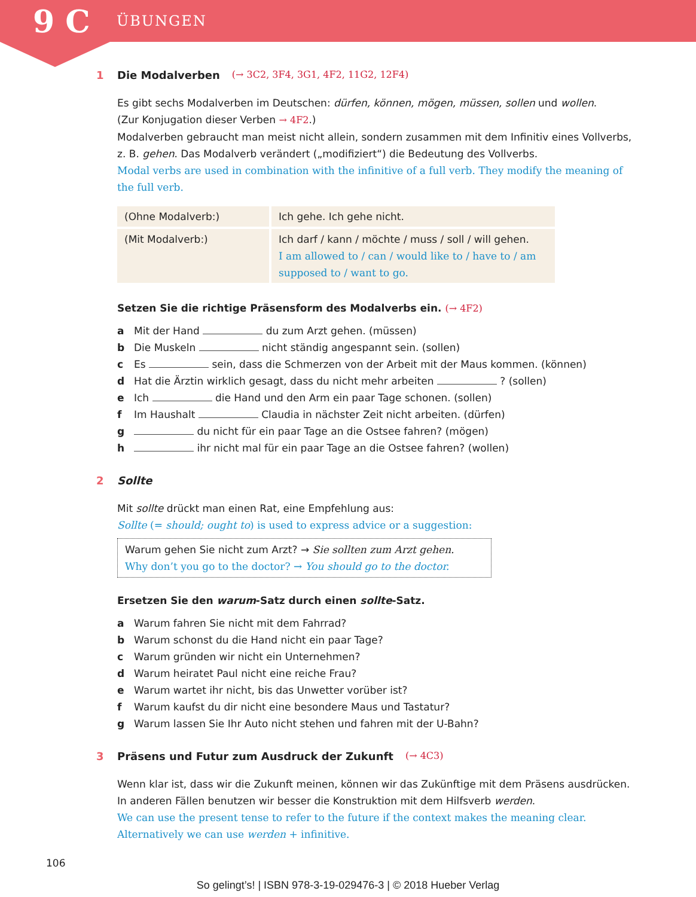9 C ÜBUNGEN
1 Die Modalverben (→ 3C2, 3F4, 3G1, 4F2, 11G2, 12F4)
Es gibt sechs Modalverben im Deutschen: dürfen, können, mögen, müssen, sollen und wollen.
(Zur Konjugation dieser Verben → 4F2.)
Modalverben gebraucht man meist nicht allein, sondern zusammen mit dem Infinitiv eines Vollverbs, z. B. gehen. Das Modalverb verändert („modifiziert“) die Bedeutung des Vollverbs.
Modal verbs are used in combination with the infinitive of a full verb. They modify the meaning of the full verb.
| (Ohne Modalverb:) | Ich gehe. Ich gehe nicht. |
| (Mit Modalverb:) | Ich darf / kann / möchte / muss / soll / will gehen. I am allowed to / can / would like to / have to / am supposed to / want to go. |
Setzen Sie die richtige Präsensform des Modalverbs ein. (→ 4F2)
a Mit der Hand du zum Arzt gehen. (müssen)
b Die Muskeln nicht ständig angespannt sein. (sollen)
c Es sein, dass die Schmerzen von der Arbeit mit der Maus kommen. (können)
d Hat die Ärztin wirklich gesagt, dass du nicht mehr arbeiten ? (sollen)
e Ich die Hand und den Arm ein paar Tage schonen. (sollen)
f Im Haushalt Claudia in nächster Zeit nicht arbeiten. (dürfen)
g du nicht für ein paar Tage an die Ostsee fahren? (mögen)
h ihr nicht mal für ein paar Tage an die Ostsee fahren? (wollen)
2 Sollte
Mit sollte drückt man einen Rat, eine Empfehlung aus:
Sollte (= should; ought to) is used to express advice or a suggestion:
Warum gehen Sie nicht zum Arzt? → Sie sollten zum Arzt gehen.
Why don’t you go to the doctor? → You should go to the doctor.
Ersetzen Sie den warum-Satz durch einen sollte-Satz.
a Warum fahren Sie nicht mit dem Fahrrad?
b Warum schonst du die Hand nicht ein paar Tage?
c Warum gründen wir nicht ein Unternehmen?
d Warum heiratet Paul nicht eine reiche Frau?
e Warum wartet ihr nicht, bis das Unwetter vorüber ist?
f Warum kaufst du dir nicht eine besondere Maus und Tastatur?
g Warum lassen Sie Ihr Auto nicht stehen und fahren mit der U-Bahn?
3 Präsens und Futur zum Ausdruck der Zukunft (→ 4C3)
Wenn klar ist, dass wir die Zukunft meinen, können wir das Zukünftige mit dem Präsens ausdrücken. In anderen Fällen benutzen wir besser die Konstruktion mit dem Hilfsverb werden.
We can use the present tense to refer to the future if the context makes the meaning clear. Alternatively we can use werden + infinitive.
106
So gelingt’s! | ISBN 978-3-19-029476-3 | © 2018 Hueber Verlag